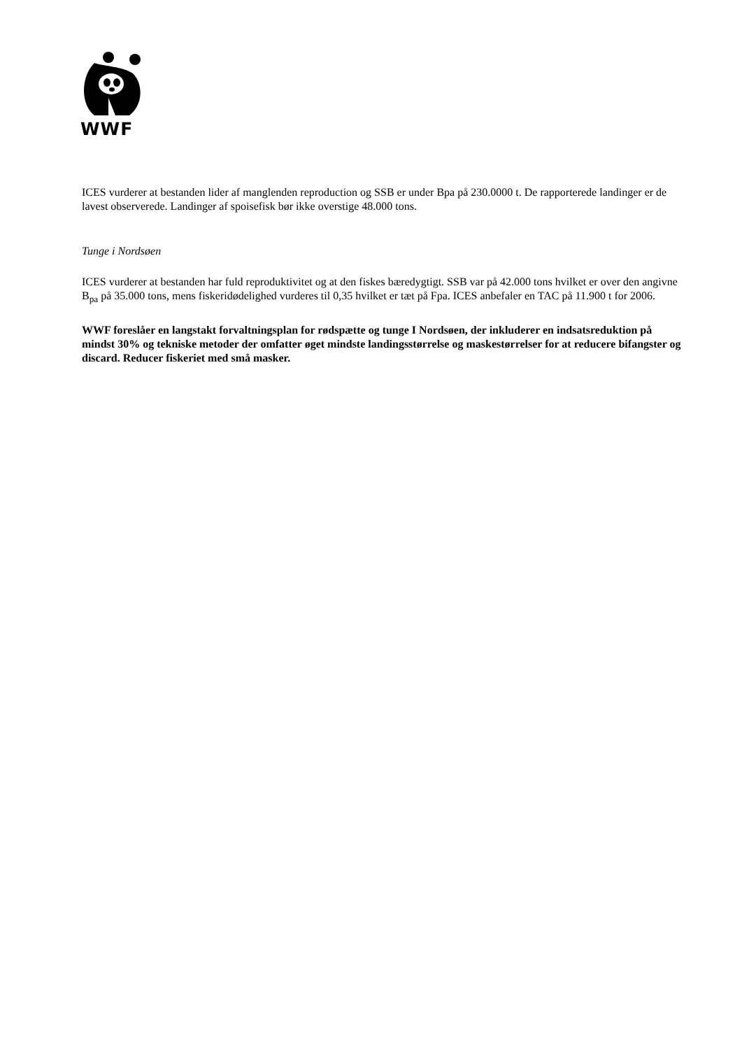WWF
ICES vurderer at bestanden lider af manglenden reproduction og SSB er under Bpa på 230.0000 t. De rapporterede landinger er de lavest observerede. Landinger af spoisefisk bør ikke overstige 48.000 tons.
Tunge i Nordsøen
ICES vurderer at bestanden har fuld reproduktivitet og at den fiskes bæredygtigt. SSB var på 42.000 tons hvilket er over den angivne B<sub>pa</sub> på 35.000 tons, mens fiskeridødelighed vurderes til 0,35 hvilket er tæt på Fpa. ICES anbefaler en TAC på 11.900 t for 2006.
WWF foreslåer en langstakt forvaltningsplan for rødspætte og tunge I Nordsøen, der inkluderer en indsatsreduktion på mindst 30% og tekniske metoder der omfatter øget mindste landingsstørrelse og maskestørrelser for at reducere bifangster og discard. Reducer fiskeriet med små masker.